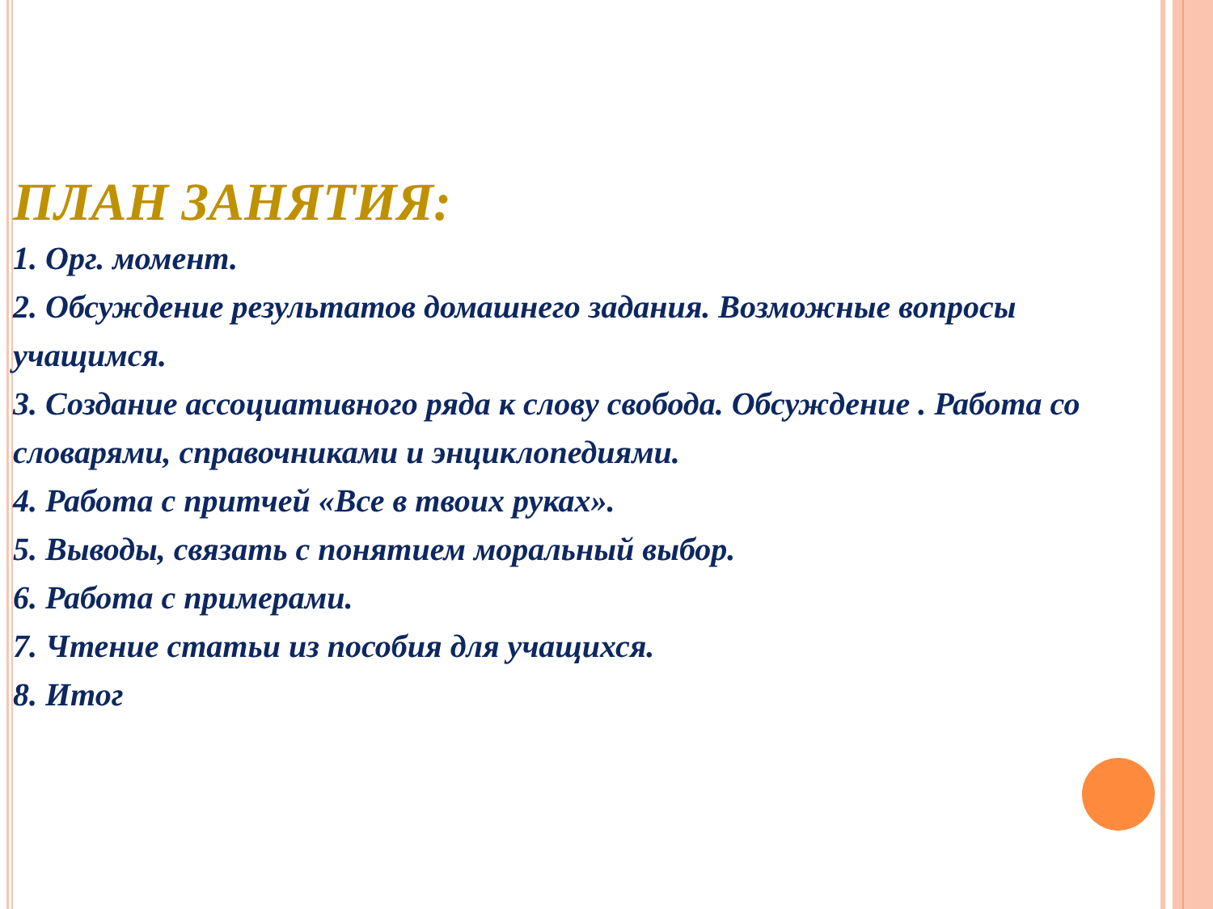ПЛАН ЗАНЯТИЯ:
1. Орг. момент.
2. Обсуждение результатов домашнего задания. Возможные вопросы учащимся.
3. Создание ассоциативного ряда к слову свобода. Обсуждение . Работа со словарями, справочниками и энциклопедиями.
4. Работа с притчей «Все в твоих руках».
5. Выводы, связать с понятием моральный выбор.
6. Работа с примерами.
7. Чтение статьи из пособия для учащихся.
8. Итог